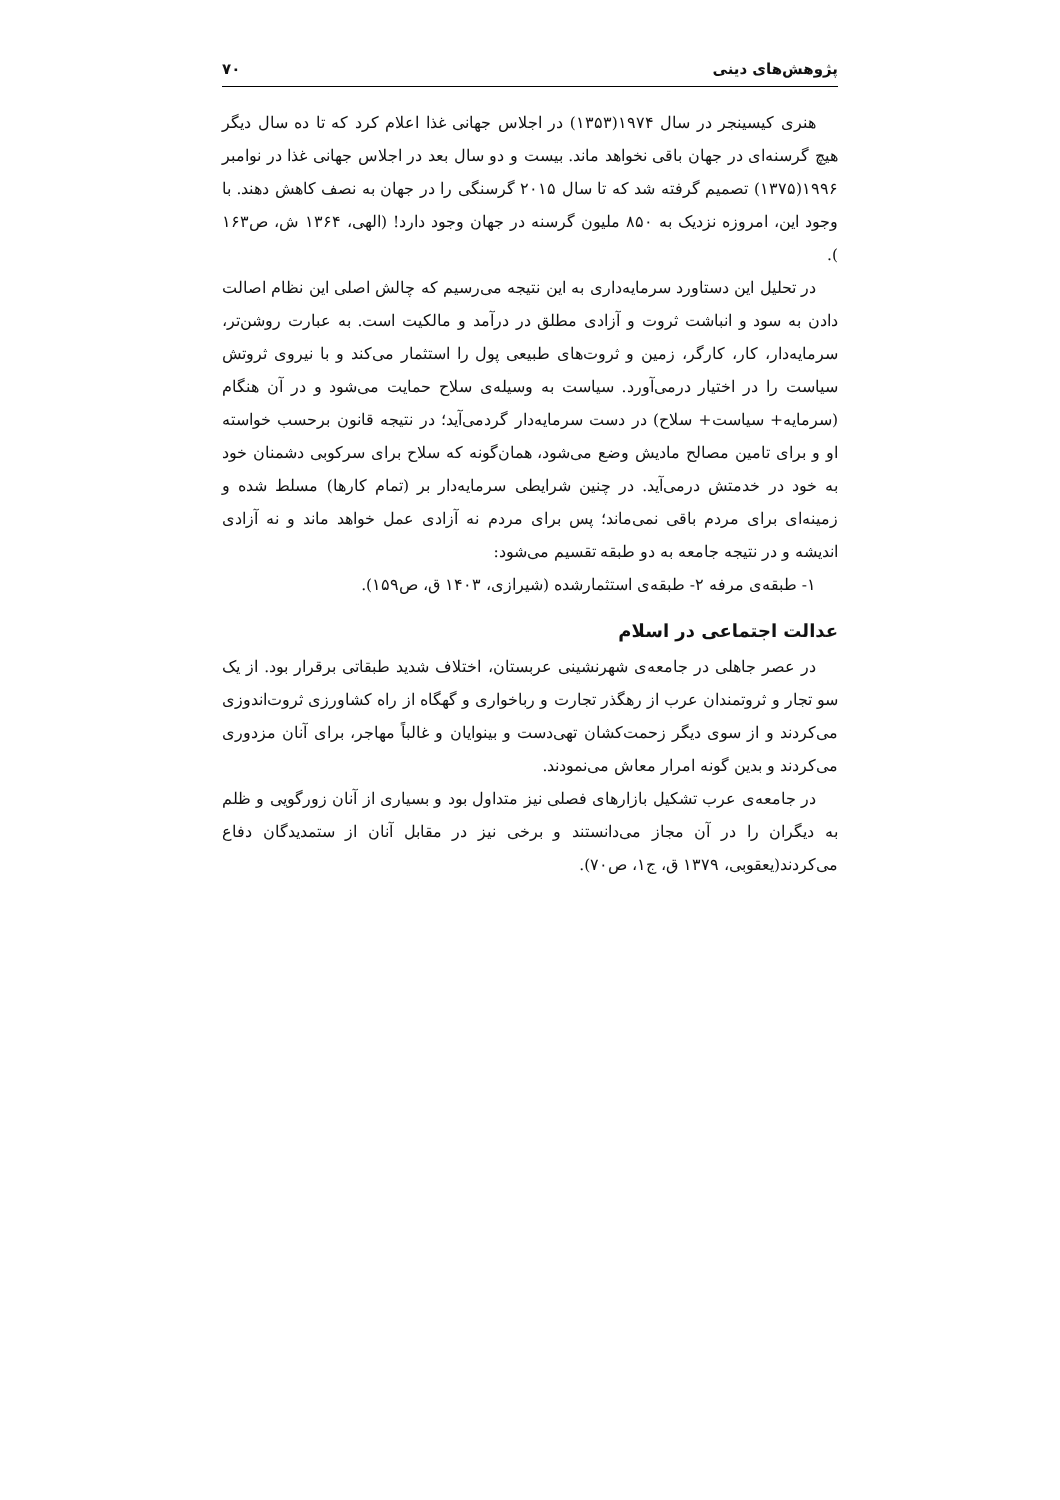پژوهش‌های دینی ۷۰
هنری کیسینجر در سال ۱۹۷۴(۱۳۵۳) در اجلاس جهانی غذا اعلام کرد که تا ده سال دیگر هیچ گرسنه‌ای در جهان باقی نخواهد ماند. بیست و دو سال بعد در اجلاس جهانی غذا در نوامبر ۱۹۹۶(۱۳۷۵) تصمیم گرفته شد که تا سال ۲۰۱۵ گرسنگی را در جهان به نصف کاهش دهند. با وجود این، امروزه نزدیک به ۸۵۰ ملیون گرسنه در جهان وجود دارد! (الهی، ۱۳۶۴ ش، ص۱۶۳ ).
در تحلیل این دستاورد سرمایه‌داری به این نتیجه می‌رسیم که چالش اصلی این نظام اصالت دادن به سود و انباشت ثروت و آزادی مطلق در درآمد و مالکیت است. به عبارت روشن‌تر، سرمایه‌دار، کار، کارگر، زمین و ثروت‌های طبیعی پول را استثمار می‌کند و با نیروی ثروتش سیاست را در اختیار درمی‌آورد. سیاست به وسیله‌ی سلاح حمایت می‌شود و در آن هنگام (سرمایه+ سیاست+ سلاح) در دست سرمایه‌دار گردمی‌آید؛ در نتیجه قانون برحسب خواسته او و برای تامین مصالح مادیش وضع می‌شود، همان‌گونه که سلاح برای سرکوبی دشمنان خود به خود در خدمتش درمی‌آید. در چنین شرایطی سرمایه‌دار بر (تمام کارها) مسلط شده و زمینه‌ای برای مردم باقی نمی‌ماند؛ پس برای مردم نه آزادی عمل خواهد ماند و نه آزادی اندیشه و در نتیجه جامعه به دو طبقه تقسیم می‌شود:
۱- طبقه‌ی مرفه ۲- طبقه‌ی استثمارشده (شیرازی، ۱۴۰۳ ق، ص۱۵۹).
عدالت اجتماعی در اسلام
در عصر جاهلی در جامعه‌ی شهرنشینی عربستان، اختلاف شدید طبقاتی برقرار بود. از یک سو تجار و ثروتمندان عرب از رهگذر تجارت و رباخواری و گهگاه از راه کشاورزی ثروت‌اندوزی می‌کردند و از سوی دیگر زحمت‌کشان تهی‌دست و بینوایان و غالباً مهاجر، برای آنان مزدوری می‌کردند و بدین گونه امرار معاش می‌نمودند.
در جامعه‌ی عرب تشکیل بازارهای فصلی نیز متداول بود و بسیاری از آنان زورگویی و ظلم به دیگران را در آن مجاز می‌دانستند و برخی نیز در مقابل آنان از ستمدیدگان دفاع می‌کردند(یعقوبی، ۱۳۷۹ ق، ج۱، ص۷۰).